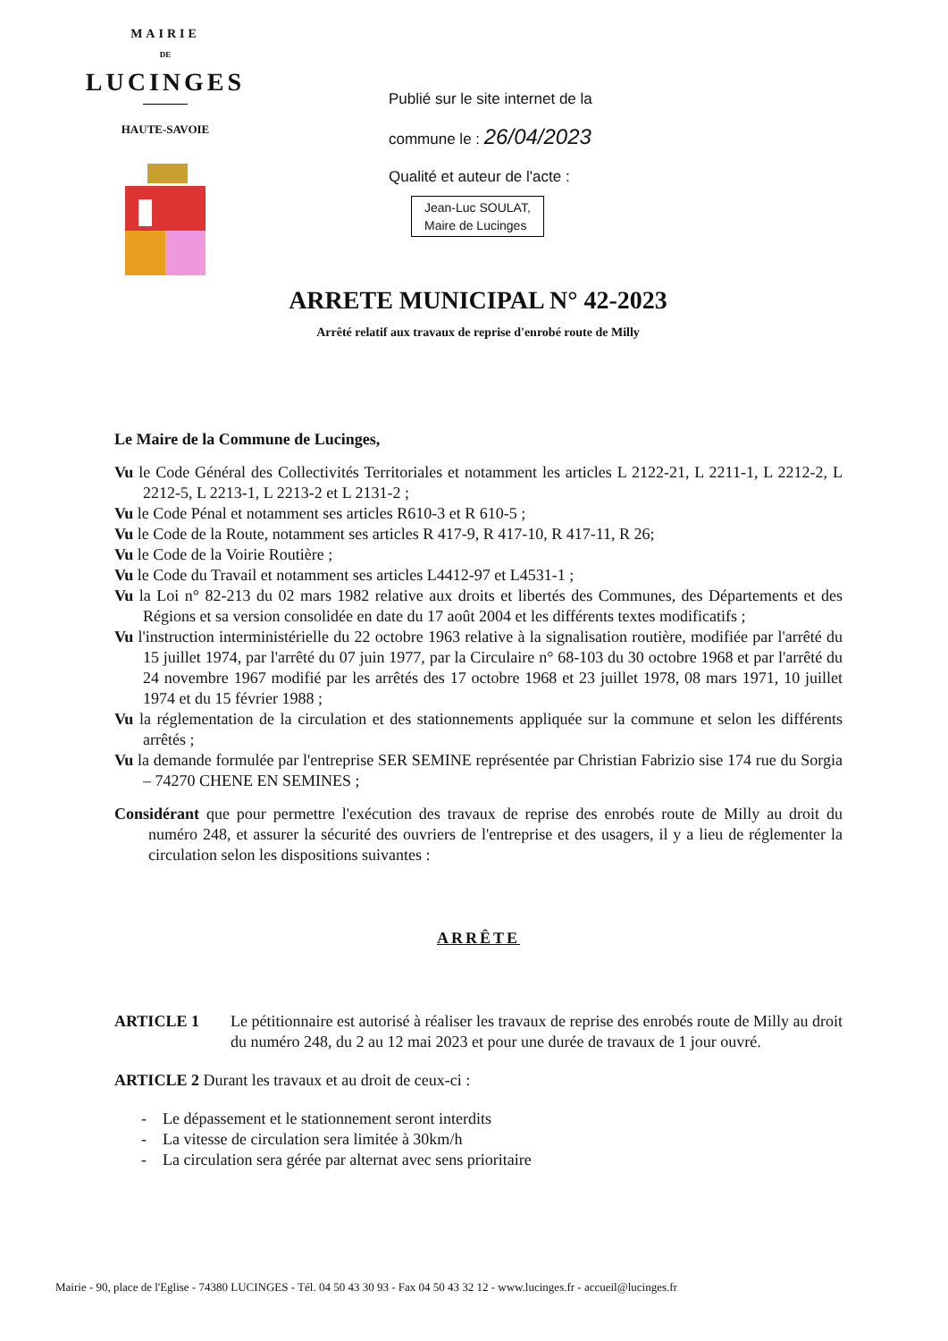MAIRIE
DE
LUCINGES
HAUTE-SAVOIE
Publié sur le site internet de la
commune le : 26/04/2023
Qualité et auteur de l'acte :
Jean-Luc SOULAT,
Maire de Lucinges
ARRETE MUNICIPAL N° 42-2023
Arrêté relatif aux travaux de reprise d'enrobé route de Milly
Le Maire de la Commune de Lucinges,
Vu le Code Général des Collectivités Territoriales et notamment les articles L 2122-21, L 2211-1, L 2212-2, L 2212-5, L 2213-1, L 2213-2 et L 2131-2 ;
Vu le Code Pénal et notamment ses articles R610-3 et R 610-5 ;
Vu le Code de la Route, notamment ses articles R 417-9, R 417-10, R 417-11, R 26;
Vu le Code de la Voirie Routière ;
Vu le Code du Travail et notamment ses articles L4412-97 et L4531-1 ;
Vu la Loi n° 82-213 du 02 mars 1982 relative aux droits et libertés des Communes, des Départements et des Régions et sa version consolidée en date du 17 août 2004 et les différents textes modificatifs ;
Vu l'instruction interministérielle du 22 octobre 1963 relative à la signalisation routière, modifiée par l'arrêté du 15 juillet 1974, par l'arrêté du 07 juin 1977, par la Circulaire n° 68-103 du 30 octobre 1968 et par l'arrêté du 24 novembre 1967 modifié par les arrêtés des 17 octobre 1968 et 23 juillet 1978, 08 mars 1971, 10 juillet 1974 et du 15 février 1988 ;
Vu la réglementation de la circulation et des stationnements appliquée sur la commune et selon les différents arrêtés ;
Vu la demande formulée par l'entreprise SER SEMINE représentée par Christian Fabrizio sise 174 rue du Sorgia – 74270 CHENE EN SEMINES ;
Considérant que pour permettre l'exécution des travaux de reprise des enrobés route de Milly au droit du numéro 248, et assurer la sécurité des ouvriers de l'entreprise et des usagers, il y a lieu de réglementer la circulation selon les dispositions suivantes :
ARRÊTE
ARTICLE 1 Le pétitionnaire est autorisé à réaliser les travaux de reprise des enrobés route de Milly au droit du numéro 248, du 2 au 12 mai 2023 et pour une durée de travaux de 1 jour ouvré.
ARTICLE 2 Durant les travaux et au droit de ceux-ci :
- Le dépassement et le stationnement seront interdits
- La vitesse de circulation sera limitée à 30km/h
- La circulation sera gérée par alternat avec sens prioritaire
Mairie - 90, place de l'Eglise - 74380 LUCINGES - Tél. 04 50 43 30 93 - Fax 04 50 43 32 12 - www.lucinges.fr - accueil@lucinges.fr